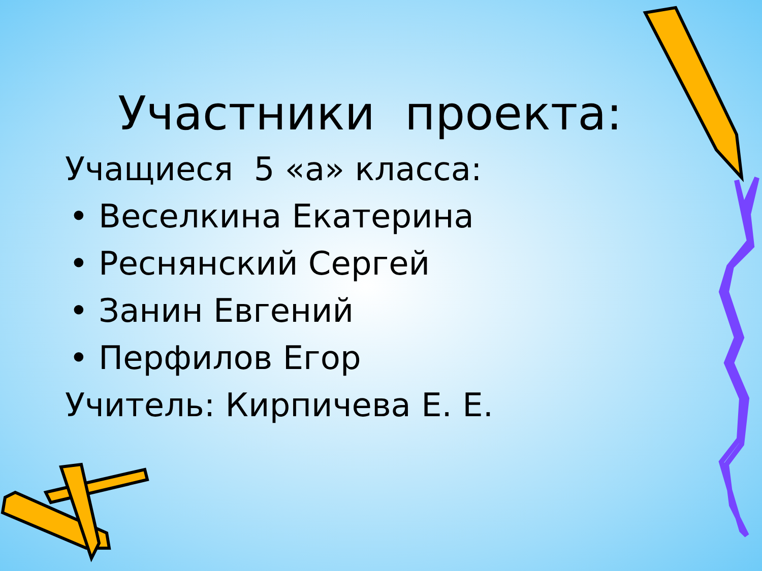Участники проекта:
Учащиеся 5 «а» класса:
• Веселкина Екатерина
• Реснянский Сергей
• Занин Евгений
• Перфилов Егор
Учитель: Кирпичева Е. Е.